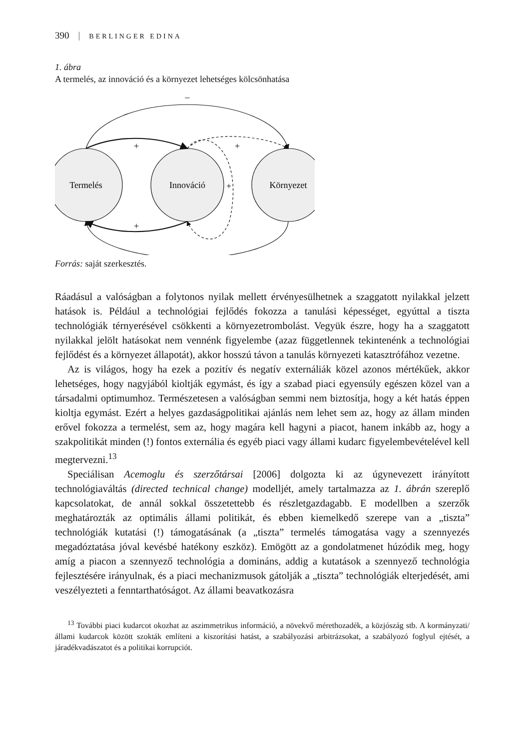390 | BERLINGER EDINA
1. ábra
A termelés, az innováció és a környezet lehetséges kölcsönhatása
Termelés
Innováció
Környezet
–
+
+
+
+
+
Forrás: saját szerkesztés.
Ráadásul a valóságban a folytonos nyilak mellett érvényesülhetnek a szaggatott nyilakkal jelzett hatások is. Például a technológiai fejlődés fokozza a tanulási képességet, egyúttal a tiszta technológiák térnyerésével csökkenti a környezetrombolást. Vegyük észre, hogy ha a szaggatott nyilakkal jelölt hatásokat nem vennénk figyelembe (azaz függetlennek tekintenénk a technológiai fejlődést és a környezet állapotát), akkor hosszú távon a tanulás környezeti katasztrófához vezetne.
Az is világos, hogy ha ezek a pozitív és negatív externáliák közel azonos mértékűek, akkor lehetséges, hogy nagyjából kioltják egymást, és így a szabad piaci egyensúly egészen közel van a társadalmi optimumhoz. Természetesen a valóságban semmi nem biztosítja, hogy a két hatás éppen kioltja egymást. Ezért a helyes gazdaságpolitikai ajánlás nem lehet sem az, hogy az állam minden erővel fokozza a termelést, sem az, hogy magára kell hagyni a piacot, hanem inkább az, hogy a szakpolitikát minden (!) fontos externália és egyéb piaci vagy állami kudarc figyelembevételével kell megtervezni.<sup>13</sup>
Speciálisan Acemoglu és szerzőtársai [2006] dolgozta ki az úgynevezett irányított technológiaváltás (directed technical change) modelljét, amely tartalmazza az 1. ábrán szereplő kapcsolatokat, de annál sokkal összetettebb és részletgazdagabb. E modellben a szerzők meghatározták az optimális állami politikát, és ebben kiemelkedő szerepe van a „tiszta” technológiák kutatási (!) támogatásának (a „tiszta” termelés támogatása vagy a szennyezés megadóztatása jóval kevésbé hatékony eszköz). Emögött az a gondolatmenet húzódik meg, hogy amíg a piacon a szennyező technológia a domináns, addig a kutatások a szennyező technológia fejlesztésére irányulnak, és a piaci mechanizmusok gátolják a „tiszta” technológiák elterjedését, ami veszélyezteti a fenntarthatóságot. Az állami beavatkozásra
<sup>13</sup> További piaci kudarcot okozhat az aszimmetrikus információ, a növekvő mérethozadék, a közjószág stb. A kormányzati/állami kudarcok között szokták említeni a kiszorítási hatást, a szabályozási arbitrázsokat, a szabályozó foglyul ejtését, a járadékvadászatot és a politikai korrupciót.